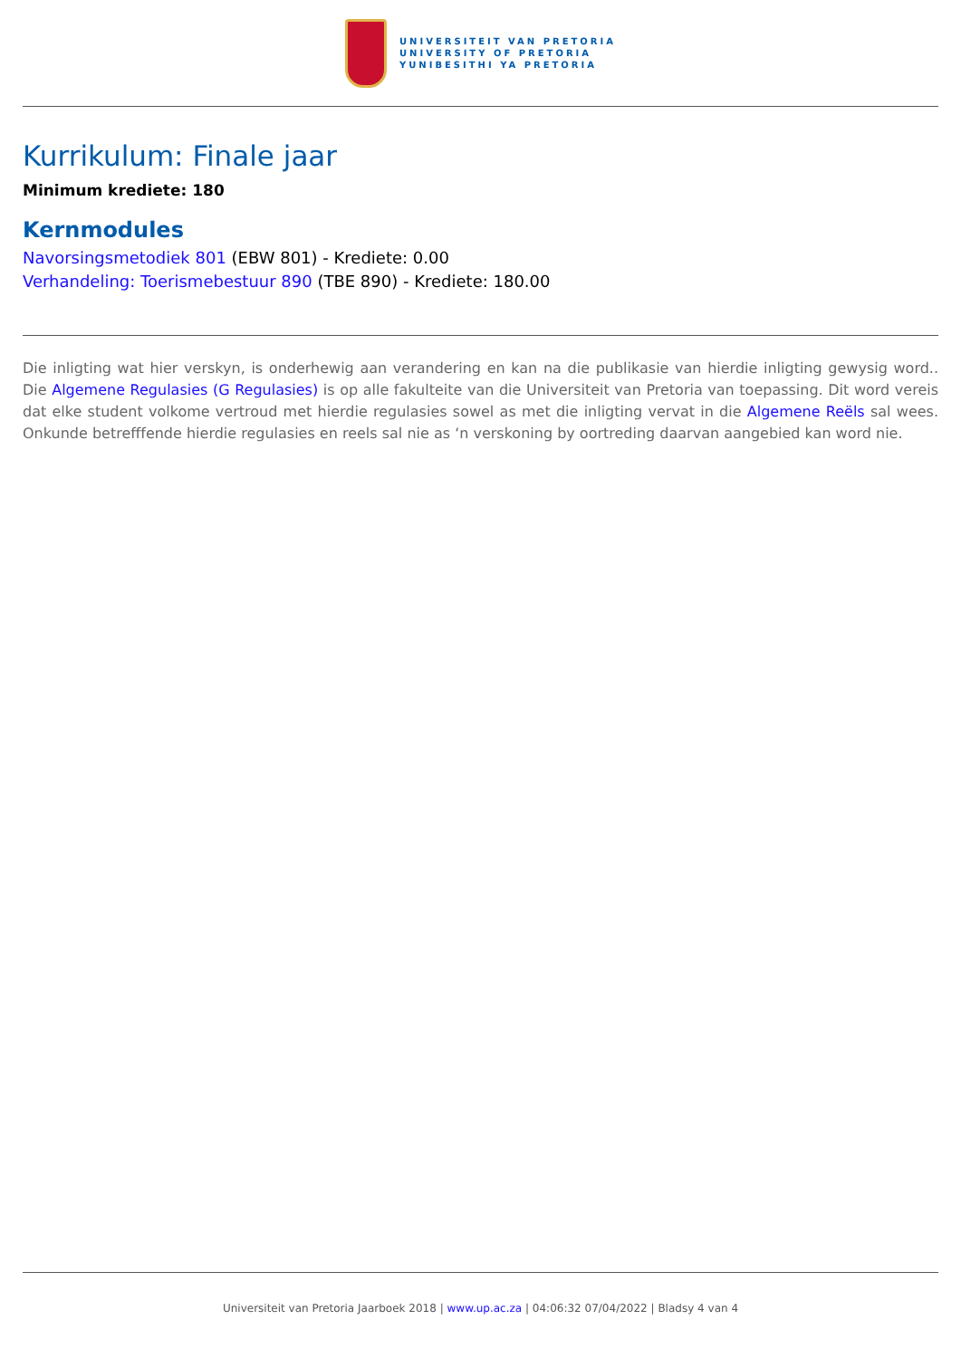UNIVERSITEIT VAN PRETORIA
UNIVERSITY OF PRETORIA
YUNIBESITHI YA PRETORIA
Kurrikulum: Finale jaar
Minimum krediete: 180
Kernmodules
Navorsingsmetodiek 801 (EBW 801) - Krediete: 0.00
Verhandeling: Toerismebestuur 890 (TBE 890) - Krediete: 180.00
Die inligting wat hier verskyn, is onderhewig aan verandering en kan na die publikasie van hierdie inligting gewysig word.. Die Algemene Regulasies (G Regulasies) is op alle fakulteite van die Universiteit van Pretoria van toepassing. Dit word vereis dat elke student volkome vertroud met hierdie regulasies sowel as met die inligting vervat in die Algemene Reëls sal wees. Onkunde betrefffende hierdie regulasies en reels sal nie as ‘n verskoning by oortreding daarvan aangebied kan word nie.
Universiteit van Pretoria Jaarboek 2018 | www.up.ac.za | 04:06:32 07/04/2022 | Bladsy 4 van 4